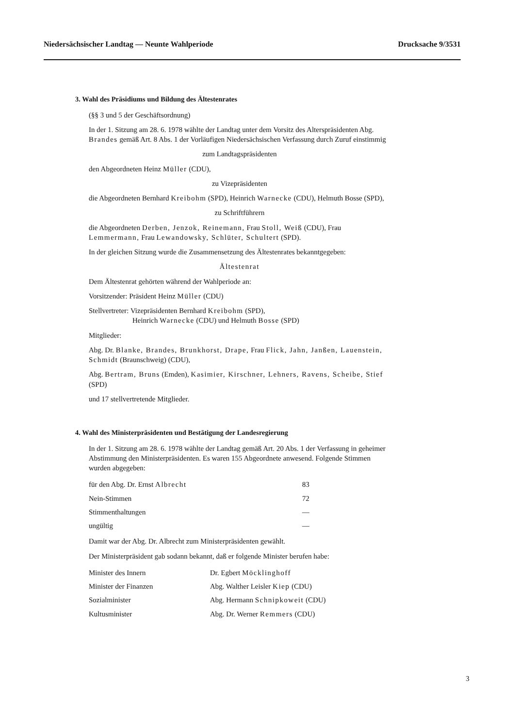Niedersächsischer Landtag — Neunte Wahlperiode Drucksache 9/3531
3. Wahl des Präsidiums und Bildung des Ältestenrates
(§§ 3 und 5 der Geschäftsordnung)
In der 1. Sitzung am 28. 6. 1978 wählte der Landtag unter dem Vorsitz des Alterspräsidenten Abg. Brandes gemäß Art. 8 Abs. 1 der Vorläufigen Niedersächsischen Verfassung durch Zuruf einstimmig
zum Landtagspräsidenten
den Abgeordneten Heinz Müller (CDU),
zu Vizepräsidenten
die Abgeordneten Bernhard Kreibohm (SPD), Heinrich Warnecke (CDU), Helmuth Bosse (SPD),
zu Schriftführern
die Abgeordneten Derben, Jenzok, Reinemann, Frau Stoll, Weiß (CDU), Frau Lemmermann, Frau Lewandowsky, Schlüter, Schultert (SPD).
In der gleichen Sitzung wurde die Zusammensetzung des Ältestenrates bekanntgegeben:
Ältestenrat
Dem Ältestenrat gehörten während der Wahlperiode an:
Vorsitzender: Präsident Heinz Müller (CDU)
Stellvertreter: Vizepräsidenten Bernhard Kreibohm (SPD),
Heinrich Warnecke (CDU) und Helmuth Bosse (SPD)
Mitglieder:
Abg. Dr. Blanke, Brandes, Brunkhorst, Drape, Frau Flick, Jahn, Janßen, Lauenstein, Schmidt (Braunschweig) (CDU),
Abg. Bertram, Bruns (Emden), Kasimier, Kirschner, Lehners, Ravens, Scheibe, Stief (SPD)
und 17 stellvertretende Mitglieder.
4. Wahl des Ministerpräsidenten und Bestätigung der Landesregierung
In der 1. Sitzung am 28. 6. 1978 wählte der Landtag gemäß Art. 20 Abs. 1 der Verfassung in geheimer Abstimmung den Ministerpräsidenten. Es waren 155 Abgeordnete anwesend. Folgende Stimmen wurden abgegeben:
| für den Abg. Dr. Ernst Albrecht | 83 |
| Nein-Stimmen | 72 |
| Stimmenthaltungen | — |
| ungültig | — |
Damit war der Abg. Dr. Albrecht zum Ministerpräsidenten gewählt.
Der Ministerpräsident gab sodann bekannt, daß er folgende Minister berufen habe:
| Minister des Innern | Dr. Egbert Möcklinghoff |
| Minister der Finanzen | Abg. Walther Leisler Kiep (CDU) |
| Sozialminister | Abg. Hermann Schnipkoweit (CDU) |
| Kultusminister | Abg. Dr. Werner Remmers (CDU) |
3